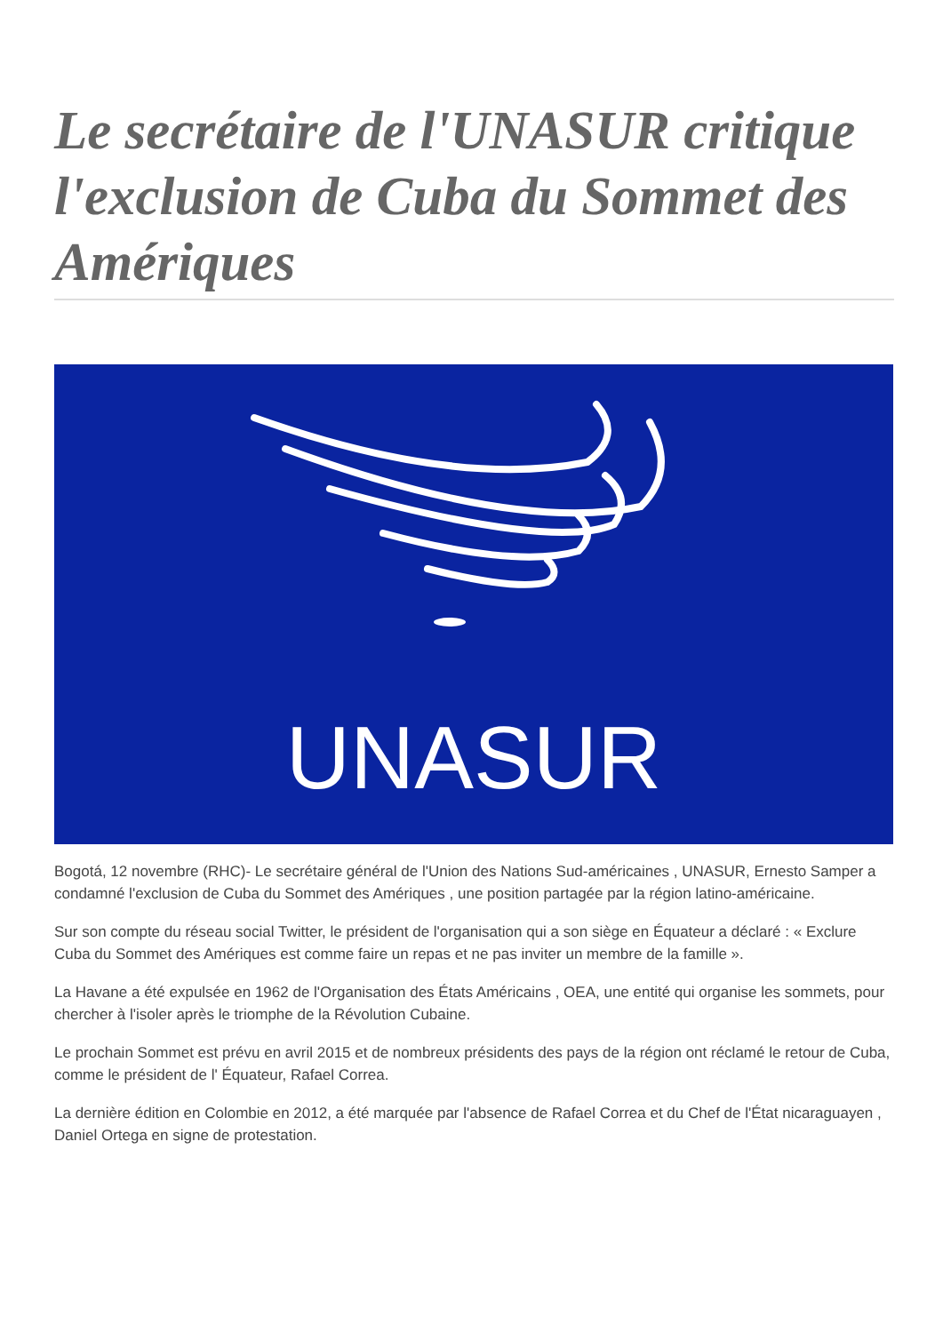Le secrétaire de l'UNASUR critique l'exclusion de Cuba du Sommet des Amériques
UNASUR
Bogotá, 12 novembre (RHC)- Le secrétaire général de l'Union des Nations Sud-américaines , UNASUR, Ernesto Samper a condamné l'exclusion de Cuba du Sommet des Amériques , une position partagée par la région latino-américaine.
Sur son compte du réseau social Twitter, le président de l'organisation qui a son siège en Équateur a déclaré : « Exclure Cuba du Sommet des Amériques est comme faire un repas et ne pas inviter un membre de la famille ».
La Havane a été expulsée en 1962 de l'Organisation des États Américains , OEA, une entité qui organise les sommets, pour chercher à l'isoler après le triomphe de la Révolution Cubaine.
Le prochain Sommet est prévu en avril 2015 et de nombreux présidents des pays de la région ont réclamé le retour de Cuba, comme le président de l' Équateur, Rafael Correa.
La dernière édition en Colombie en 2012, a été marquée par l'absence de Rafael Correa et du Chef de l'État nicaraguayen , Daniel Ortega en signe de protestation.